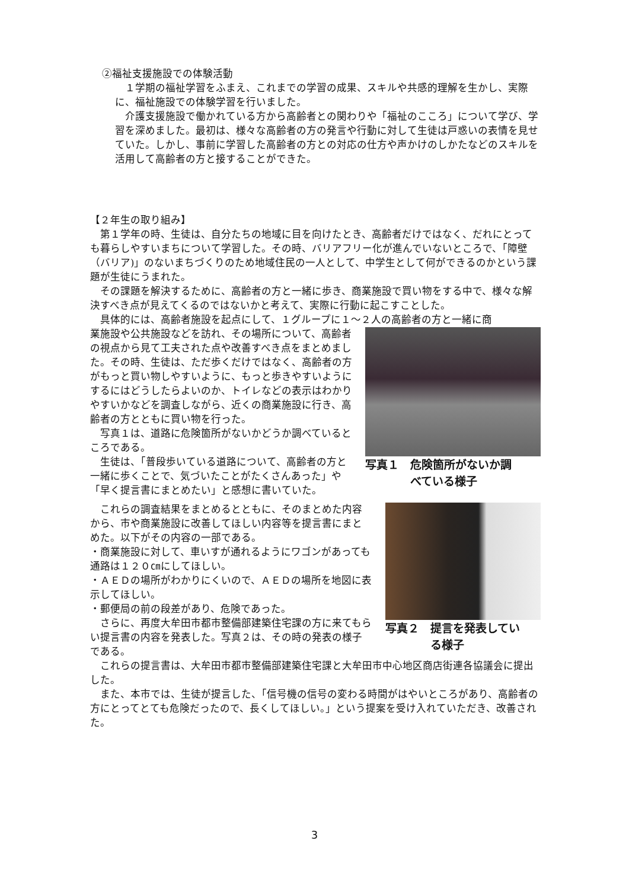②福祉支援施設での体験活動
　１学期の福祉学習をふまえ、これまでの学習の成果、スキルや共感的理解を生かし、実際に、福祉施設での体験学習を行いました。
　介護支援施設で働かれている方から高齢者との関わりや「福祉のこころ」について学び、学習を深めました。最初は、様々な高齢者の方の発言や行動に対して生徒は戸惑いの表情を見せていた。しかし、事前に学習した高齢者の方との対応の仕方や声かけのしかたなどのスキルを活用して高齢者の方と接することができた。
【２年生の取り組み】
　第１学年の時、生徒は、自分たちの地域に目を向けたとき、高齢者だけではなく、だれにとっても暮らしやすいまちについて学習した。その時、バリアフリー化が進んでいないところで、「障壁（バリア)」のないまちづくりのため地域住民の一人として、中学生として何ができるのかという課題が生徒にうまれた。
　その課題を解決するために、高齢者の方と一緒に歩き、商業施設で買い物をする中で、様々な解決すべき点が見えてくるのではないかと考えて、実際に行動に起こすことした。
　具体的には、高齢者施設を起点にして、１グループに１～２人の高齢者の方と一緒に商
業施設や公共施設などを訪れ、その場所について、高齢者の視点から見て工夫された点や改善すべき点をまとめました。その時、生徒は、ただ歩くだけではなく、高齢者の方がもっと買い物しやすいように、もっと歩きやすいようにするにはどうしたらよいのか、トイレなどの表示はわかりやすいかなどを調査しながら、近くの商業施設に行き、高齢者の方とともに買い物を行った。
　写真１は、道路に危険箇所がないかどうか調べているところである。
　生徒は、「普段歩いている道路について、高齢者の方と一緒に歩くことで、気づいたことがたくさんあった」や「早く提言書にまとめたい」と感想に書いていた。
写真１　危険箇所がないか調
　　　　べている様子
　これらの調査結果をまとめるとともに、そのまとめた内容から、市や商業施設に改善してほしい内容等を提言書にまとめた。以下がその内容の一部である。
・商業施設に対して、車いすが通れるようにワゴンがあっても通路は１２０㎝にしてほしい。
・ＡＥＤの場所がわかりにくいので、ＡＥＤの場所を地図に表示してほしい。
・郵便局の前の段差があり、危険であった。
　さらに、再度大牟田市都市整備部建築住宅課の方に来てもらい提言書の内容を発表した。写真２は、その時の発表の様子である。
写真２　提言を発表してい
　　　　る様子
　これらの提言書は、大牟田市都市整備部建築住宅課と大牟田市中心地区商店街連各協議会に提出した。
　また、本市では、生徒が提言した、「信号機の信号の変わる時間がはやいところがあり、高齢者の方にとってとても危険だったので、長くしてほしい。」という提案を受け入れていただき、改善された。
3